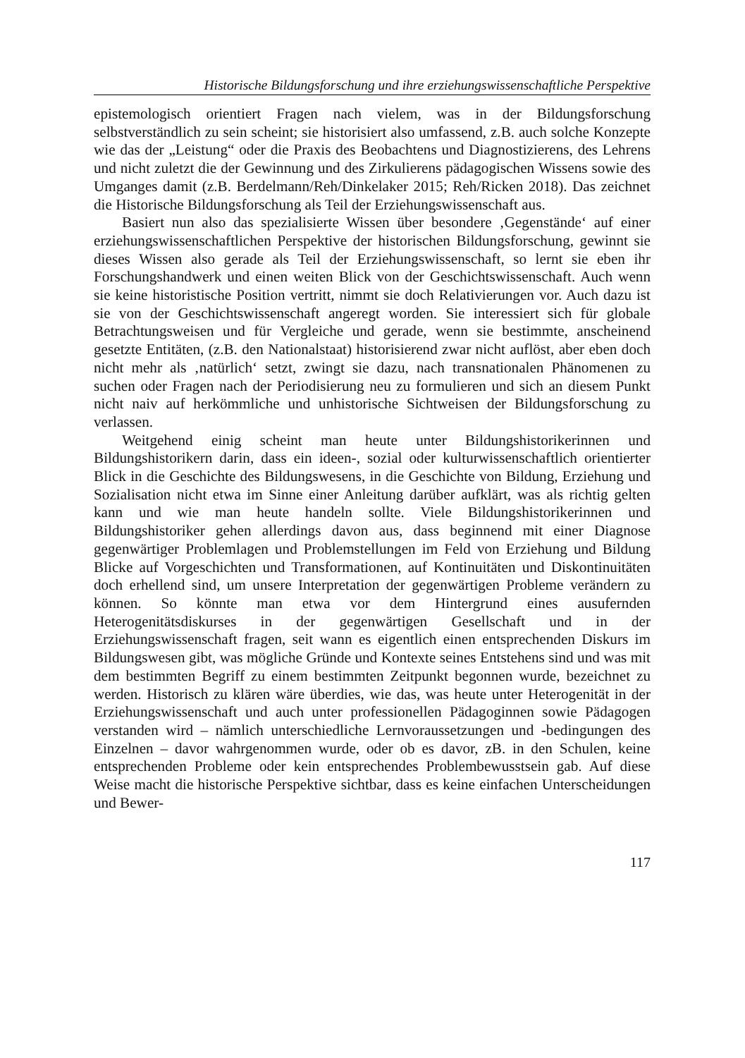Historische Bildungsforschung und ihre erziehungswissenschaftliche Perspektive
epistemologisch orientiert Fragen nach vielem, was in der Bildungsforschung selbstverständlich zu sein scheint; sie historisiert also umfassend, z.B. auch solche Konzepte wie das der „Leistung“ oder die Praxis des Beobachtens und Diagnostizierens, des Lehrens und nicht zuletzt die der Gewinnung und des Zirkulierens pädagogischen Wissens sowie des Umganges damit (z.B. Berdel­mann/Reh/Dinkelaker 2015; Reh/Ricken 2018). Das zeichnet die Historische Bildungsforschung als Teil der Erziehungswissenschaft aus.
Basiert nun also das spezialisierte Wissen über besondere ‚Gegenstände‘ auf einer erziehungswissenschaftlichen Perspektive der historischen Bildungs­forschung, gewinnt sie dieses Wissen also gerade als Teil der Erziehungswis­senschaft, so lernt sie eben ihr Forschungshandwerk und einen weiten Blick von der Geschichtswissenschaft. Auch wenn sie keine historistische Position vertritt, nimmt sie doch Relativierungen vor. Auch dazu ist sie von der Ge­schichtswissenschaft angeregt worden. Sie interessiert sich für globale Betrach­tungsweisen und für Vergleiche und gerade, wenn sie bestimmte, anscheinend gesetzte Entitäten, (z.B. den Nationalstaat) historisierend zwar nicht auflöst, aber eben doch nicht mehr als ‚natürlich‘ setzt, zwingt sie dazu, nach transna­tionalen Phänomenen zu suchen oder Fragen nach der Periodisierung neu zu formulieren und sich an diesem Punkt nicht naiv auf herkömmliche und unhis­torische Sichtweisen der Bildungsforschung zu verlassen.
Weitgehend einig scheint man heute unter Bildungshistorikerinnen und Bildungshistorikern darin, dass ein ideen-, sozial oder kulturwissenschaftlich orientierter Blick in die Geschichte des Bildungswesens, in die Geschichte von Bildung, Erziehung und Sozialisation nicht etwa im Sinne einer Anlei­tung darüber aufklärt, was als richtig gelten kann und wie man heute handeln sollte. Viele Bildungshistorikerinnen und Bildungshistoriker gehen allerdings davon aus, dass beginnend mit einer Diagnose gegenwärtiger Problemlagen und Problemstellungen im Feld von Erziehung und Bildung Blicke auf Vor­geschichten und Transformationen, auf Kontinuitäten und Diskontinuitäten doch erhellend sind, um unsere Interpretation der gegenwärtigen Probleme verändern zu können. So könnte man etwa vor dem Hintergrund eines aus­ufernden Heterogenitätsdiskurses in der gegenwärtigen Gesellschaft und in der Erziehungswissenschaft fragen, seit wann es eigentlich einen entspre­chenden Diskurs im Bildungswesen gibt, was mögliche Gründe und Kontexte seines Entstehens sind und was mit dem bestimmten Begriff zu einem be­stimmten Zeitpunkt begonnen wurde, bezeichnet zu werden. Historisch zu klären wäre überdies, wie das, was heute unter Heterogenität in der Erzie­hungswissenschaft und auch unter professionellen Pädagoginnen sowie Päda­gogen verstanden wird – nämlich unterschiedliche Lernvoraussetzungen und -bedingungen des Einzelnen – davor wahrgenommen wurde, oder ob es da­vor, zB. in den Schulen, keine entsprechenden Probleme oder kein entspre­chendes Problembewusstsein gab. Auf diese Weise macht die historische Perspektive sichtbar, dass es keine einfachen Unterscheidungen und Bewer-
117